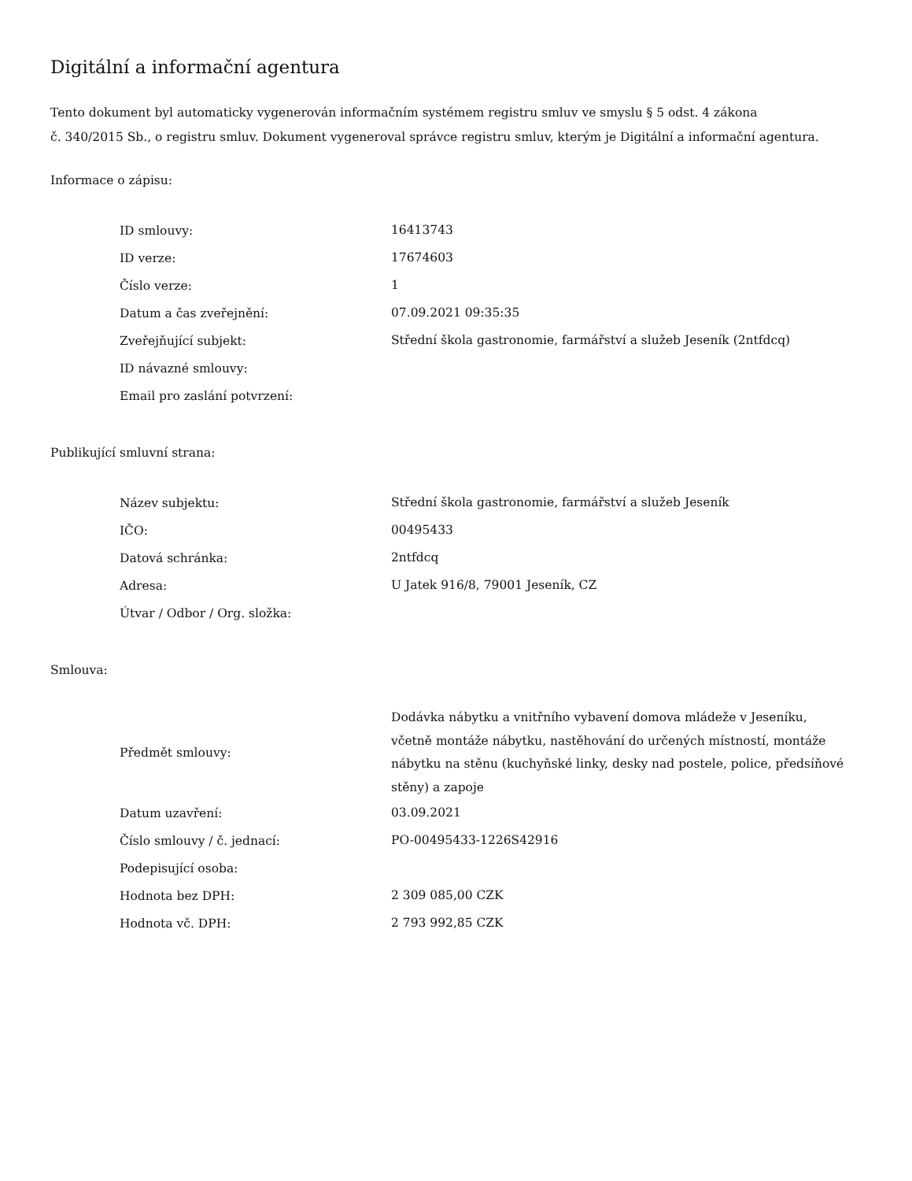Digitální a informační agentura
Tento dokument byl automaticky vygenerován informačním systémem registru smluv ve smyslu § 5 odst. 4 zákona
č. 340/2015 Sb., o registru smluv. Dokument vygeneroval správce registru smluv, kterým je Digitální a informační agentura.
Informace o zápisu:
| ID smlouvy: | 16413743 |
| ID verze: | 17674603 |
| Číslo verze: | 1 |
| Datum a čas zveřejnění: | 07.09.2021 09:35:35 |
| Zveřejňující subjekt: | Střední škola gastronomie, farmářství a služeb Jeseník (2ntfdcq) |
| ID návazné smlouvy: | |
| Email pro zaslání potvrzení: | |
Publikující smluvní strana:
| Název subjektu: | Střední škola gastronomie, farmářství a služeb Jeseník |
| IČO: | 00495433 |
| Datová schránka: | 2ntfdcq |
| Adresa: | U Jatek 916/8, 79001 Jeseník, CZ |
| Útvar / Odbor / Org. složka: | |
Smlouva:
| Předmět smlouvy: | Dodávka nábytku a vnitřního vybavení domova mládeže v Jeseníku, včetně montáže nábytku, nastěhování do určených místností, montáže nábytku na stěnu (kuchyňské linky, desky nad postele, police, předsíňové stěny) a zapoje |
| Datum uzavření: | 03.09.2021 |
| Číslo smlouvy / č. jednací: | PO-00495433-1226S42916 |
| Podepisující osoba: | |
| Hodnota bez DPH: | 2 309 085,00 CZK |
| Hodnota vč. DPH: | 2 793 992,85 CZK |